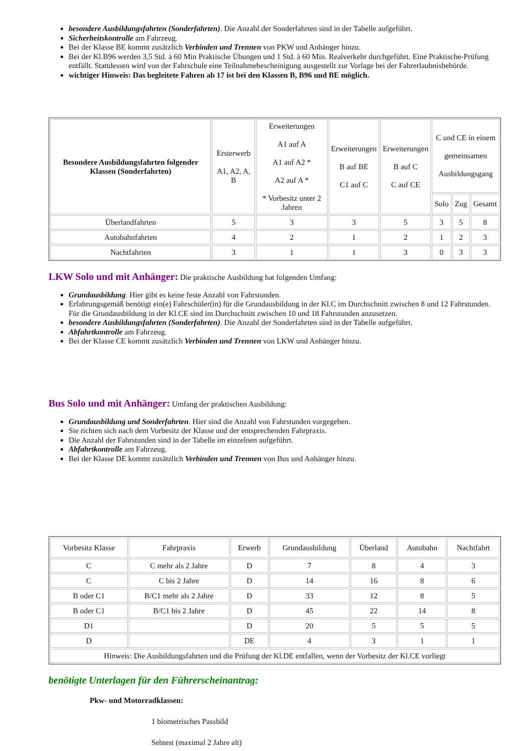besondere Ausbildungsfahrten (Sonderfahrten). Die Anzahl der Sonderfahrten sind in der Tabelle aufgeführt.
Sicherheitskontrolle am Fahrzeug.
Bei der Klasse BE kommt zusätzlich Verbinden und Trennen von PKW und Anhänger hinzu.
Bei der Kl.B96 werden 3,5 Std. à 60 Min Praktische Übungen und 1 Std. à 60 Min. Realverkehr durchgeführt. Eine Praktische-Prüfung entfällt. Stattdessen wird von der Fahrschule eine Teilnahmebescheinigung ausgestellt zur Vorlage bei der Fahrerlaubnisbehörde.
wichtiger Hinweis: Das begleitete Fahren ab 17 ist bei den Klassen B, B96 und BE möglich.
| Besondere Ausbildungsfahrten folgender Klassen (Sonderfahrten) | Ersterwerb A1, A2, A, B | Erweiterungen A1 auf A A1 auf A2 * A2 auf A * * Vorbesitz unter 2 Jahren | Erweiterungen B auf BE C1 auf C | Erweiterungen B auf C C auf CE | C und CE in einem gemeinsamen Ausbildungsgang | | |
| --- | --- | --- | --- | --- | --- | --- | --- |
| | | | | | Solo | Zug | Gesamt |
| Überlandfahrten | 5 | 3 | 3 | 5 | 3 | 5 | 8 |
| Autobahnfahrten | 4 | 2 | 1 | 2 | 1 | 2 | 3 |
| Nachtfahrten | 3 | 1 | 1 | 3 | 0 | 3 | 3 |
LKW Solo und mit Anhänger:
Die praktische Ausbildung hat folgenden Umfang:
Grundausbildung. Hier gibt es keine feste Anzahl von Fahrstunden.
Erfahrungsgemäß benötigt ein(e) Fahrschüler(in) für die Grundausbildung in der Kl.C im Durchschnitt zwischen 8 und 12 Fahrstunden. Für die Grundausbildung in der Kl.CE sind im Durchschnitt zwischen 10 und 18 Fahrstunden anzusetzen.
besondere Ausbildungsfahrten (Sonderfahrten). Die Anzahl der Sonderfahrten sind in der Tabelle aufgeführt.
Abfahrtkontrolle am Fahrzeug.
Bei der Klasse CE kommt zusätzlich Verbinden und Trennen von LKW und Anhänger hinzu.
Bus Solo und mit Anhänger:
Umfang der praktischen Ausbildung:
Grundausbildung und Sonderfahrten. Hier sind die Anzahl von Fahrstunden vorgegeben.
Sie richten sich nach dem Vorbesitz der Klasse und der entsprechenden Fahrpraxis.
Die Anzahl der Fahrstunden sind in der Tabelle im einzelnen aufgeführt.
Abfahrtkontrolle am Fahrzeug.
Bei der Klasse DE kommt zusätzlich Verbinden und Trennen von Bus und Anhänger hinzu.
| Vorbesitz Klasse | Fahrpraxis | Erwerb | Grundausbildung | Überland | Autobahn | Nachtfahrt |
| --- | --- | --- | --- | --- | --- | --- |
| C | C mehr als 2 Jahre | D | 7 | 8 | 4 | 3 |
| C | C bis 2 Jahre | D | 14 | 16 | 8 | 6 |
| B oder C1 | B/C1 mehr als 2 Jahre | D | 33 | 12 | 8 | 5 |
| B oder C1 | B/C1 bis 2 Jahre | D | 45 | 22 | 14 | 8 |
| D1 | | D | 20 | 5 | 5 | 5 |
| D | | DE | 4 | 3 | 1 | 1 |
| Hinweis: Die Ausbildungsfahrten und die Prüfung der Kl.DE entfallen, wenn der Vorbesitz der Kl.CE vorliegt | | | | | | |
benötigte Unterlagen für den Führerscheinantrag:
Pkw- und Motorradklassen:
1 biometrisches Passbild
Sehtest (maximal 2 Jahre alt)